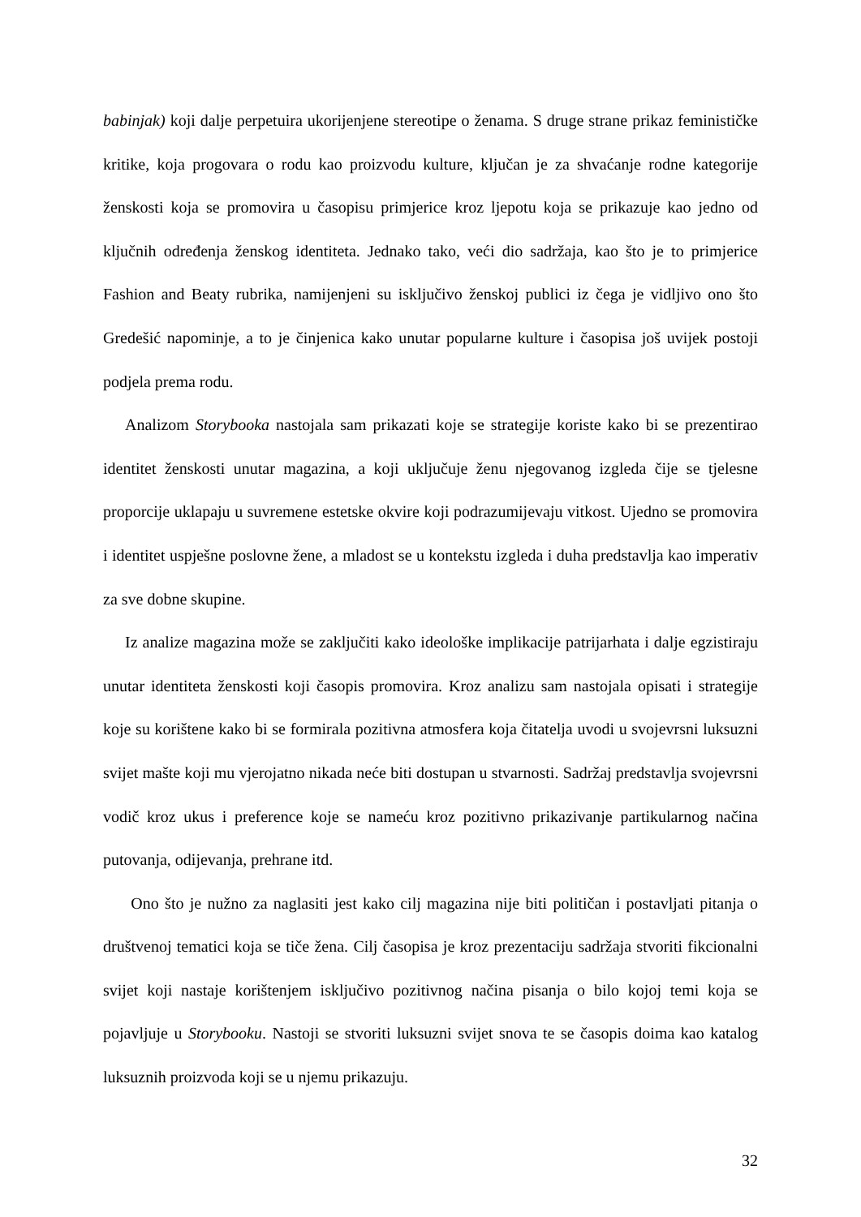babinjak) koji dalje perpetuira ukorijenjene stereotipe o ženama. S druge strane prikaz feminističke kritike, koja progovara o rodu kao proizvodu kulture, ključan je za shvaćanje rodne kategorije ženskosti koja se promovira u časopisu primjerice kroz ljepotu koja se prikazuje kao jedno od ključnih određenja ženskog identiteta. Jednako tako, veći dio sadržaja, kao što je to primjerice Fashion and Beaty rubrika, namijenjeni su isključivo ženskoj publici iz čega je vidljivo ono što Gredešić napominje, a to je činjenica kako unutar popularne kulture i časopisa još uvijek postoji podjela prema rodu.
Analizom Storybooka nastojala sam prikazati koje se strategije koriste kako bi se prezentirao identitet ženskosti unutar magazina, a koji uključuje ženu njegovanog izgleda čije se tjelesne proporcije uklapaju u suvremene estetske okvire koji podrazumijevaju vitkost. Ujedno se promovira i identitet uspješne poslovne žene, a mladost se u kontekstu izgleda i duha predstavlja kao imperativ za sve dobne skupine.
Iz analize magazina može se zaključiti kako ideološke implikacije patrijarhata i dalje egzistiraju unutar identiteta ženskosti koji časopis promovira. Kroz analizu sam nastojala opisati i strategije koje su korištene kako bi se formirala pozitivna atmosfera koja čitatelja uvodi u svojevrsni luksuzni svijet mašte koji mu vjerojatno nikada neće biti dostupan u stvarnosti. Sadržaj predstavlja svojevrsni vodič kroz ukus i preference koje se nameću kroz pozitivno prikazivanje partikularnog načina putovanja, odijevanja, prehrane itd.
Ono što je nužno za naglasiti jest kako cilj magazina nije biti političan i postavljati pitanja o društvenoj tematici koja se tiče žena. Cilj časopisa je kroz prezentaciju sadržaja stvoriti fikcionalni svijet koji nastaje korištenjem isključivo pozitivnog načina pisanja o bilo kojoj temi koja se pojavljuje u Storybooku. Nastoji se stvoriti luksuzni svijet snova te se časopis doima kao katalog luksuznih proizvoda koji se u njemu prikazuju.
32